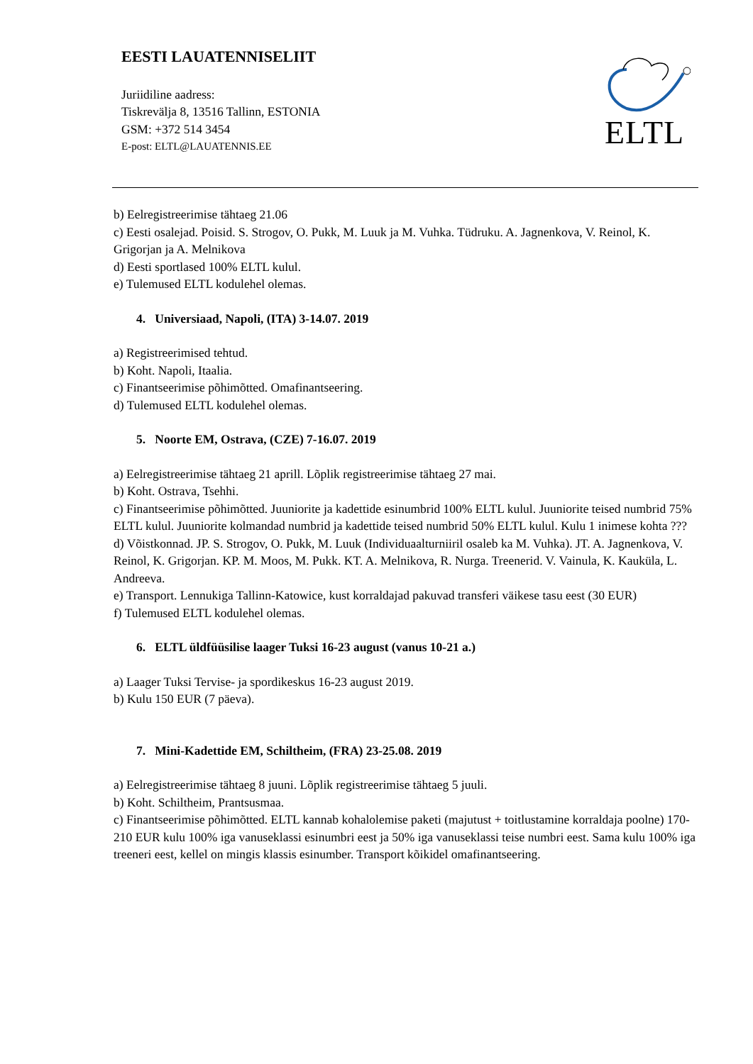EESTI LAUATENNISELIIT
Juriidiline aadress:
Tiskrevälja 8, 13516 Tallinn, ESTONIA
GSM: +372 514 3454
E-post: ELTL@LAUATENNIS.EE
ELTL
b) Eelregistreerimise tähtaeg 21.06
c) Eesti osalejad. Poisid. S. Strogov, O. Pukk, M. Luuk ja M. Vuhka. Tüdruku. A. Jagnenkova, V. Reinol, K. Grigorjan ja A. Melnikova
d) Eesti sportlased 100% ELTL kulul.
e) Tulemused ELTL kodulehel olemas.
4. Universiaad, Napoli, (ITA) 3-14.07. 2019
a) Registreerimised tehtud.
b) Koht. Napoli, Itaalia.
c) Finantseerimise põhimõtted. Omafinantseering.
d) Tulemused ELTL kodulehel olemas.
5. Noorte EM, Ostrava, (CZE) 7-16.07. 2019
a) Eelregistreerimise tähtaeg 21 aprill. Lõplik registreerimise tähtaeg 27 mai.
b) Koht. Ostrava, Tsehhi.
c) Finantseerimise põhimõtted. Juuniorite ja kadettide esinumbrid 100% ELTL kulul. Juuniorite teised numbrid 75% ELTL kulul. Juuniorite kolmandad numbrid ja kadettide teised numbrid 50% ELTL kulul. Kulu 1 inimese kohta ???
d) Võistkonnad. JP. S. Strogov, O. Pukk, M. Luuk (Individuaalturniiril osaleb ka M. Vuhka). JT. A. Jagnenkova, V. Reinol, K. Grigorjan. KP. M. Moos, M. Pukk. KT. A. Melnikova, R. Nurga. Treenerid. V. Vainula, K. Kauküla, L. Andreeva.
e) Transport. Lennukiga Tallinn-Katowice, kust korraldajad pakuvad transferi väikese tasu eest (30 EUR)
f) Tulemused ELTL kodulehel olemas.
6. ELTL üldfüüsilise laager Tuksi 16-23 august (vanus 10-21 a.)
a) Laager Tuksi Tervise- ja spordikeskus 16-23 august 2019.
b) Kulu 150 EUR (7 päeva).
7. Mini-Kadettide EM, Schiltheim, (FRA) 23-25.08. 2019
a) Eelregistreerimise tähtaeg 8 juuni. Lõplik registreerimise tähtaeg 5 juuli.
b) Koht. Schiltheim, Prantsusmaa.
c) Finantseerimise põhimõtted. ELTL kannab kohalolemise paketi (majutust + toitlustamine korraldaja poolne) 170-210 EUR kulu 100% iga vanuseklassi esinumbri eest ja 50% iga vanuseklassi teise numbri eest. Sama kulu 100% iga treeneri eest, kellel on mingis klassis esinumber. Transport kõikidel omafinantseering.